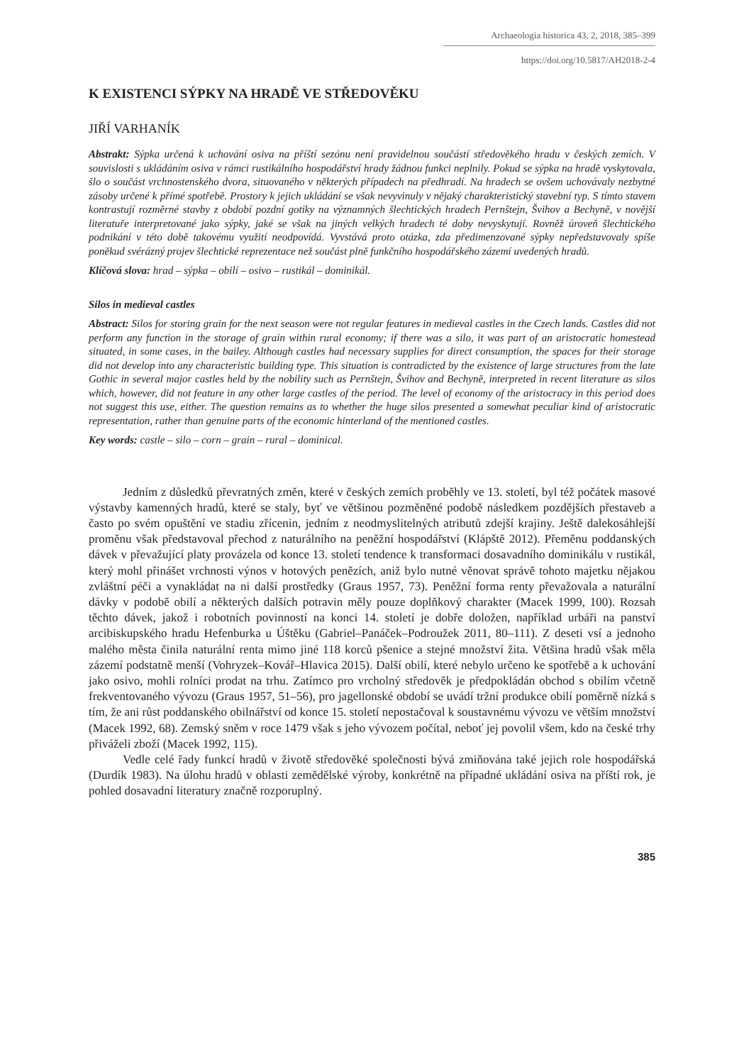Archaeologia historica 43, 2, 2018, 385–399
https://doi.org/10.5817/AH2018-2-4
K EXISTENCI SÝPKY NA HRADĚ VE STŘEDOVĚKU
JIŘÍ VARHANÍK
Abstrakt: Sýpka určená k uchování osiva na příští sezónu není pravidelnou součástí středověkého hradu v českých zemích. V souvislosti s ukládáním osiva v rámci rustikálního hospodářství hrady žádnou funkci neplnily. Pokud se sýpka na hradě vyskytovala, šlo o součást vrchnostenského dvora, situovaného v některých případech na předhradí. Na hradech se ovšem uchovávaly nezbytné zásoby určené k přímé spotřebě. Prostory k jejich ukládání se však nevyvinuly v nějaký charakteristický stavební typ. S tímto stavem kontrastují rozměrné stavby z období pozdní gotiky na významných šlechtických hradech Pernštejn, Švihov a Bechyně, v novější literatuře interpretované jako sýpky, jaké se však na jiných velkých hradech té doby nevyskytují. Rovněž úroveň šlechtického podnikání v této době takovému využití neodpovídá. Vyvstává proto otázka, zda předimenzované sýpky nepředstavovaly spíše poněkud svérázný projev šlechtické reprezentace než součást plně funkčního hospodářského zázemí uvedených hradů.
Klíčová slova: hrad – sýpka – obilí – osivo – rustikál – dominikál.
Silos in medieval castles
Abstract: Silos for storing grain for the next season were not regular features in medieval castles in the Czech lands. Castles did not perform any function in the storage of grain within rural economy; if there was a silo, it was part of an aristocratic homestead situated, in some cases, in the bailey. Although castles had necessary supplies for direct consumption, the spaces for their storage did not develop into any characteristic building type. This situation is contradicted by the existence of large structures from the late Gothic in several major castles held by the nobility such as Pernštejn, Švihov and Bechyně, interpreted in recent literature as silos which, however, did not feature in any other large castles of the period. The level of economy of the aristocracy in this period does not suggest this use, either. The question remains as to whether the huge silos presented a somewhat peculiar kind of aristocratic representation, rather than genuine parts of the economic hinterland of the mentioned castles.
Key words: castle – silo – corn – grain – rural – dominical.
Jedním z důsledků převratných změn, které v českých zemích proběhly ve 13. století, byl též počátek masové výstavby kamenných hradů, které se staly, byť ve většinou pozměněné podobě následkem pozdějších přestaveb a často po svém opuštění ve stadiu zřícenin, jedním z neodmyslitelných atributů zdejší krajiny. Ještě dalekosáhlejší proměnu však představoval přechod z naturálního na peněžní hospodářství (Klápště 2012). Přeměnu poddanských dávek v převažující platy provázela od konce 13. století tendence k transformaci dosavadního dominikálu v rustikál, který mohl přinášet vrchnosti výnos v hotových penězích, aniž bylo nutné věnovat správě tohoto majetku nějakou zvláštní péči a vynakládat na ni další prostředky (Graus 1957, 73). Peněžní forma renty převažovala a naturální dávky v podobě obilí a některých dalších potravin měly pouze doplňkový charakter (Macek 1999, 100). Rozsah těchto dávek, jakož i robotních povinností na konci 14. století je dobře doložen, například urbáři na panství arcibiskupského hradu Hefenburka u Úštěku (Gabriel–Panáček–Podroužek 2011, 80–111). Z deseti vsí a jednoho malého města činila naturální renta mimo jiné 118 korců pšenice a stejné množství žita. Většina hradů však měla zázemí podstatně menší (Vohryzek–Kovář–Hlavica 2015). Další obilí, které nebylo určeno ke spotřebě a k uchování jako osivo, mohli rolníci prodat na trhu. Zatímco pro vrcholný středověk je předpokládán obchod s obilím včetně frekventovaného vývozu (Graus 1957, 51–56), pro jagellonské období se uvádí tržní produkce obilí poměrně nízká s tím, že ani růst poddanského obilnářství od konce 15. století nepostačoval k soustavnému vývozu ve větším množství (Macek 1992, 68). Zemský sněm v roce 1479 však s jeho vývozem počítal, neboť jej povolil všem, kdo na české trhy přiváželi zboží (Macek 1992, 115).
Vedle celé řady funkcí hradů v životě středověké společnosti bývá zmiňována také jejich role hospodářská (Durdík 1983). Na úlohu hradů v oblasti zemědělské výroby, konkrétně na případné ukládání osiva na příští rok, je pohled dosavadní literatury značně rozporuplný.
385